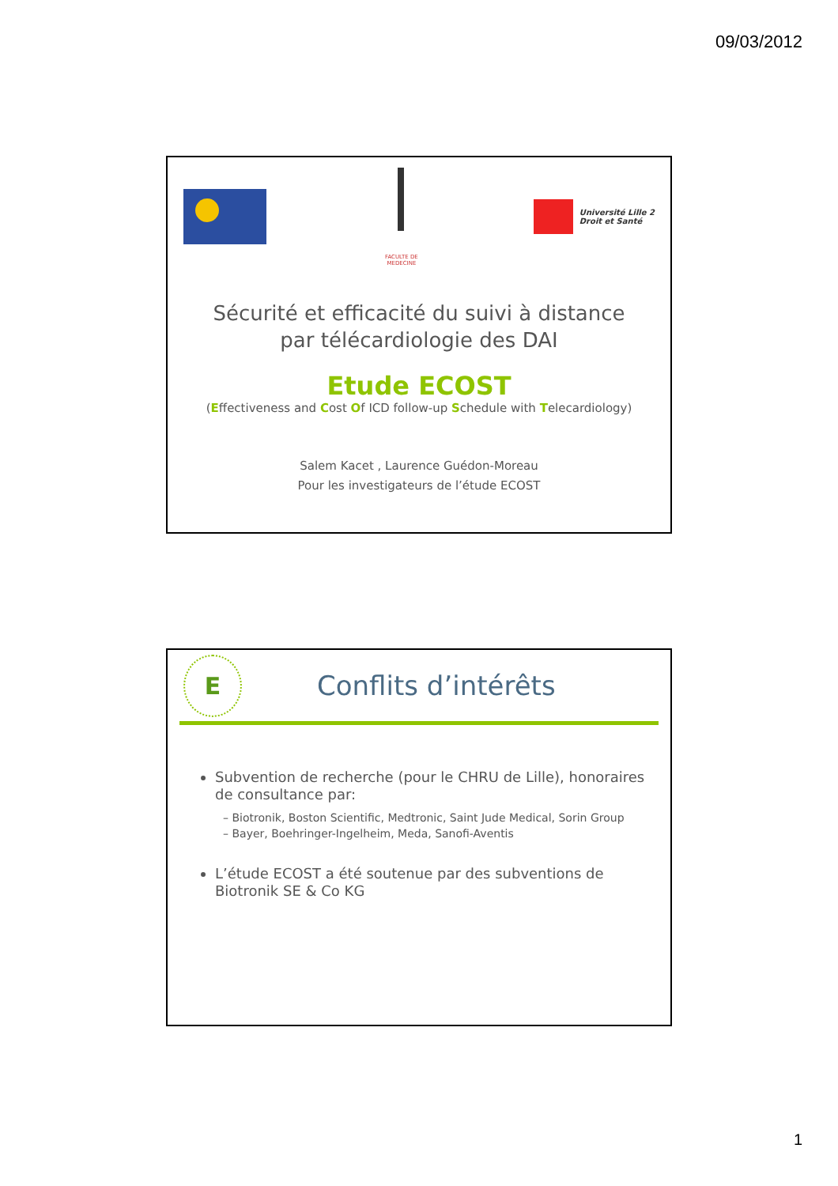09/03/2012
FACULTE DE MEDECINE
Université Lille 2
Droit et Santé
Sécurité et efficacité du suivi à distance
par télécardiologie des DAI
Etude ECOST
(Effectiveness and Cost Of ICD follow-up Schedule with Telecardiology)
Salem Kacet , Laurence Guédon-Moreau
Pour les investigateurs de l’étude ECOST
E
Conflits d’intérêts
Subvention de recherche (pour le CHRU de Lille), honoraires de consultance par:
– Biotronik, Boston Scientific, Medtronic, Saint Jude Medical, Sorin Group
– Bayer, Boehringer-Ingelheim, Meda, Sanofi-Aventis
L’étude ECOST a été soutenue par des subventions de Biotronik SE & Co KG
1